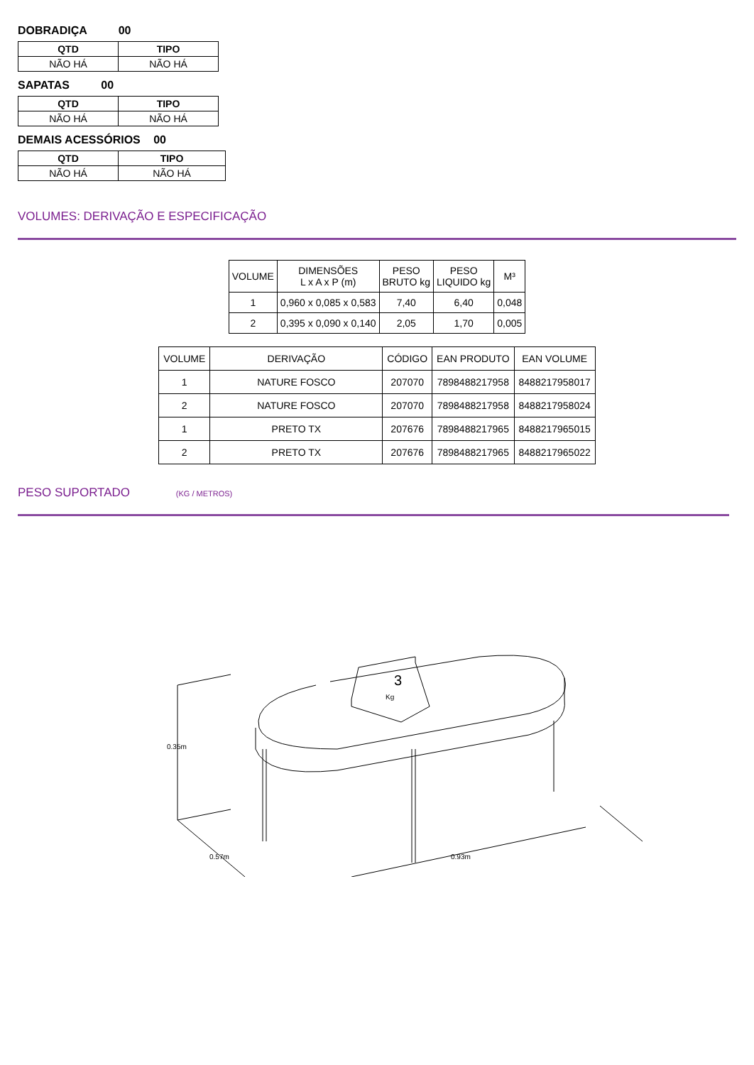DOBRADIÇA 00
| QTD | TIPO |
| --- | --- |
| NÃO HÁ | NÃO HÁ |
SAPATAS 00
| QTD | TIPO |
| --- | --- |
| NÃO HÁ | NÃO HÁ |
DEMAIS ACESSÓRIOS 00
| QTD | TIPO |
| --- | --- |
| NÃO HÁ | NÃO HÁ |
VOLUMES: DERIVAÇÃO E ESPECIFICAÇÃO
| VOLUME | DIMENSÕES L x A x P (m) | PESO BRUTO kg | PESO LIQUIDO kg | M³ |
| --- | --- | --- | --- | --- |
| 1 | 0,960 x 0,085 x 0,583 | 7,40 | 6,40 | 0,048 |
| 2 | 0,395 x 0,090 x 0,140 | 2,05 | 1,70 | 0,005 |
| VOLUME | DERIVAÇÃO | CÓDIGO | EAN PRODUTO | EAN VOLUME |
| --- | --- | --- | --- | --- |
| 1 | NATURE FOSCO | 207070 | 7898488217958 | 8488217958017 |
| 2 | NATURE FOSCO | 207070 | 7898488217958 | 8488217958024 |
| 1 | PRETO TX | 207676 | 7898488217965 | 8488217965015 |
| 2 | PRETO TX | 207676 | 7898488217965 | 8488217965022 |
PESO SUPORTADO (KG / METROS)
3
Kg
0.35m
0.57m
0.93m